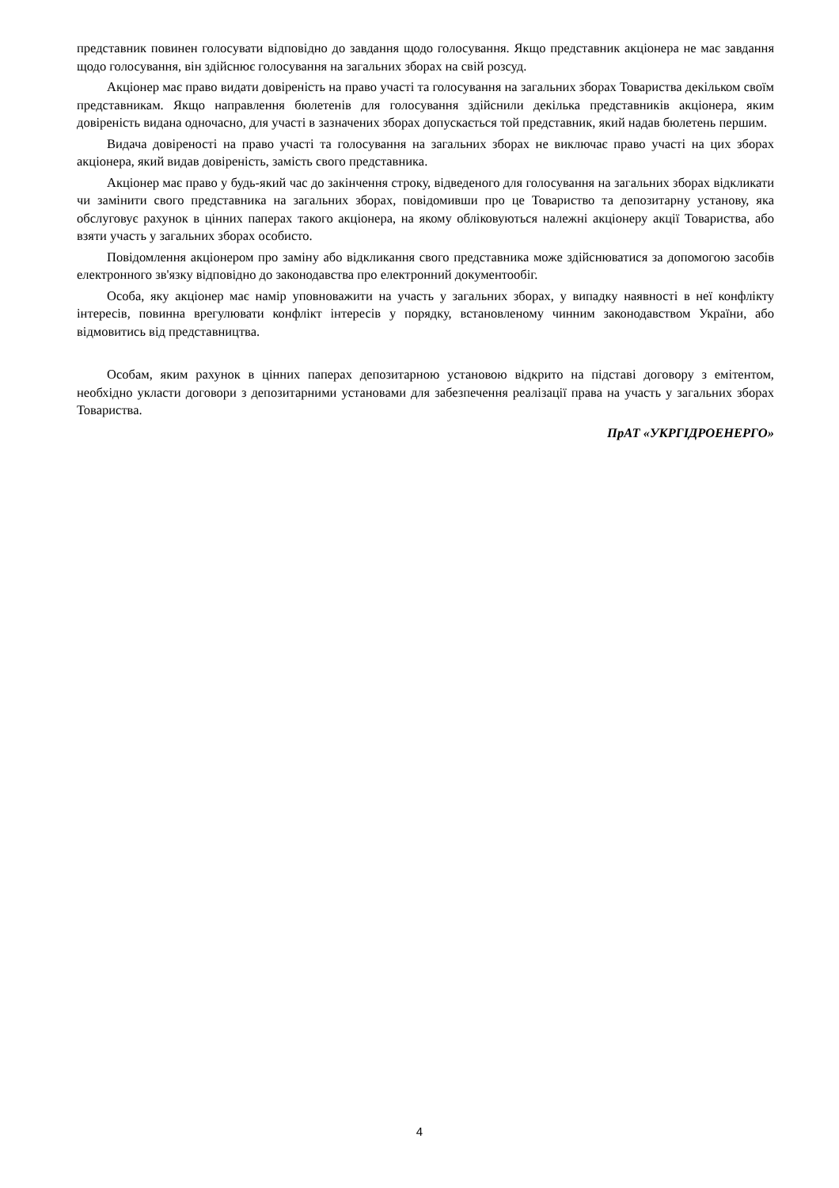представник повинен голосувати відповідно до завдання щодо голосування. Якщо представник акціонера не має завдання щодо голосування, він здійснює голосування на загальних зборах на свій розсуд.
Акціонер має право видати довіреність на право участі та голосування на загальних зборах Товариства декільком своїм представникам. Якщо направлення бюлетенів для голосування здійснили декілька представників акціонера, яким довіреність видана одночасно, для участі в зазначених зборах допускається той представник, який надав бюлетень першим.
Видача довіреності на право участі та голосування на загальних зборах не виключає право участі на цих зборах акціонера, який видав довіреність, замість свого представника.
Акціонер має право у будь-який час до закінчення строку, відведеного для голосування на загальних зборах відкликати чи замінити свого представника на загальних зборах, повідомивши про це Товариство та депозитарну установу, яка обслуговує рахунок в цінних паперах такого акціонера, на якому обліковуються належні акціонеру акції Товариства, або взяти участь у загальних зборах особисто.
Повідомлення акціонером про заміну або відкликання свого представника може здійснюватися за допомогою засобів електронного зв'язку відповідно до законодавства про електронний документообіг.
Особа, яку акціонер має намір уповноважити на участь у загальних зборах, у випадку наявності в неї конфлікту інтересів, повинна врегулювати конфлікт інтересів у порядку, встановленому чинним законодавством України, або відмовитись від представництва.
Особам, яким рахунок в цінних паперах депозитарною установою відкрито на підставі договору з емітентом, необхідно укласти договори з депозитарними установами для забезпечення реалізації права на участь у загальних зборах Товариства.
ПрАТ «УКРГІДРОЕНЕРГО»
4